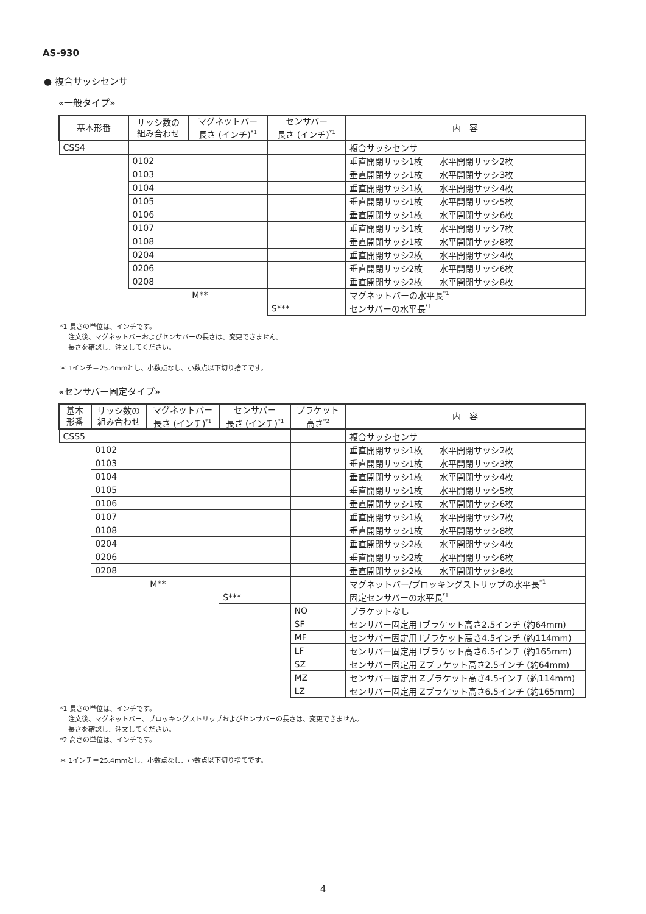AS-930
● 複合サッシセンサ
«一般タイプ»
| 基本形番 | サッシ数の 組み合わせ | マグネットバー 長さ (インチ)<sup>*1</sup> | センサバー 長さ (インチ)<sup>*1</sup> | 内 容 |
| --- | --- | --- | --- | --- |
| CSS4 | | | | 複合サッシセンサ |
| | 0102 | | | 垂直開閉サッシ1枚 水平開閉サッシ2枚 |
| | 0103 | | | 垂直開閉サッシ1枚 水平開閉サッシ3枚 |
| | 0104 | | | 垂直開閉サッシ1枚 水平開閉サッシ4枚 |
| | 0105 | | | 垂直開閉サッシ1枚 水平開閉サッシ5枚 |
| | 0106 | | | 垂直開閉サッシ1枚 水平開閉サッシ6枚 |
| | 0107 | | | 垂直開閉サッシ1枚 水平開閉サッシ7枚 |
| | 0108 | | | 垂直開閉サッシ1枚 水平開閉サッシ8枚 |
| | 0204 | | | 垂直開閉サッシ2枚 水平開閉サッシ4枚 |
| | 0206 | | | 垂直開閉サッシ2枚 水平開閉サッシ6枚 |
| | 0208 | | | 垂直開閉サッシ2枚 水平開閉サッシ8枚 |
| | | M** | | マグネットバーの水平長<sup>*1</sup> |
| | | | S*** | センサバーの水平長<sup>*1</sup> |
*1 長さの単位は、インチです。
　 注文後、マグネットバーおよびセンサバーの長さは、変更できません。
　 長さを確認し、注文してください。
＊ 1インチ＝25.4mmとし、小数点なし、小数点以下切り捨てです。
«センサバー固定タイプ»
| 基本 形番 | サッシ数の 組み合わせ | マグネットバー 長さ (インチ)<sup>*1</sup> | センサバー 長さ (インチ)<sup>*1</sup> | ブラケット 高さ<sup>*2</sup> | 内 容 |
| --- | --- | --- | --- | --- | --- |
| CSS5 | | | | | 複合サッシセンサ |
| | 0102 | | | | 垂直開閉サッシ1枚 水平開閉サッシ2枚 |
| | 0103 | | | | 垂直開閉サッシ1枚 水平開閉サッシ3枚 |
| | 0104 | | | | 垂直開閉サッシ1枚 水平開閉サッシ4枚 |
| | 0105 | | | | 垂直開閉サッシ1枚 水平開閉サッシ5枚 |
| | 0106 | | | | 垂直開閉サッシ1枚 水平開閉サッシ6枚 |
| | 0107 | | | | 垂直開閉サッシ1枚 水平開閉サッシ7枚 |
| | 0108 | | | | 垂直開閉サッシ1枚 水平開閉サッシ8枚 |
| | 0204 | | | | 垂直開閉サッシ2枚 水平開閉サッシ4枚 |
| | 0206 | | | | 垂直開閉サッシ2枚 水平開閉サッシ6枚 |
| | 0208 | | | | 垂直開閉サッシ2枚 水平開閉サッシ8枚 |
| | | M** | | | マグネットバー/ブロッキングストリップの水平長<sup>*1</sup> |
| | | | S*** | | 固定センサバーの水平長<sup>*1</sup> |
| | | | | NO | ブラケットなし |
| | | | | SF | センサバー固定用 Iブラケット高さ2.5インチ (約64mm) |
| | | | | MF | センサバー固定用 Iブラケット高さ4.5インチ (約114mm) |
| | | | | LF | センサバー固定用 Iブラケット高さ6.5インチ (約165mm) |
| | | | | SZ | センサバー固定用 Zブラケット高さ2.5インチ (約64mm) |
| | | | | MZ | センサバー固定用 Zブラケット高さ4.5インチ (約114mm) |
| | | | | LZ | センサバー固定用 Zブラケット高さ6.5インチ (約165mm) |
*1 長さの単位は、インチです。
　 注文後、マグネットバー、ブロッキングストリップおよびセンサバーの長さは、変更できません。
　 長さを確認し、注文してください。
*2 高さの単位は、インチです。
＊ 1インチ＝25.4mmとし、小数点なし、小数点以下切り捨てです。
4